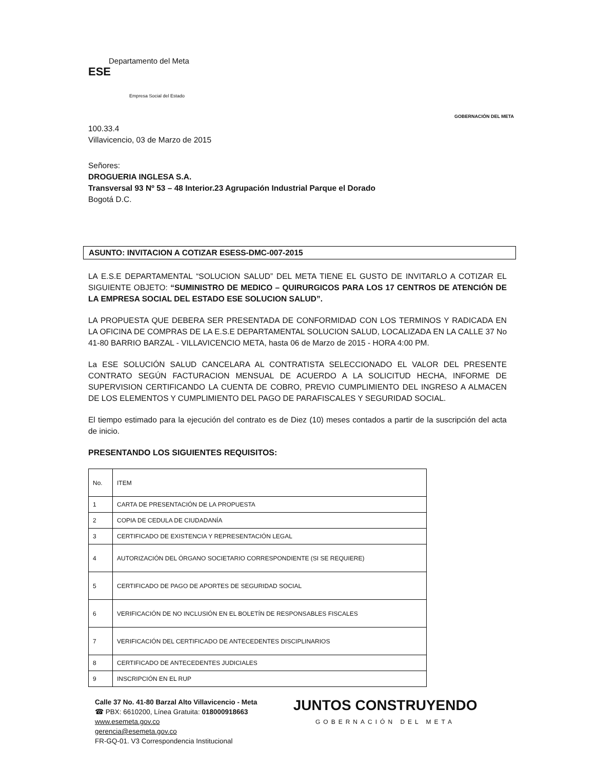Departamento del Meta
ESE
Empresa Social del Estado
GOBERNACIÓN DEL META
100.33.4
Villavicencio, 03 de Marzo de 2015
Señores:
DROGUERIA INGLESA S.A.
Transversal 93 Nº 53 – 48 Interior.23 Agrupación Industrial Parque el Dorado
Bogotá D.C.
ASUNTO: INVITACION A COTIZAR ESESS-DMC-007-2015
LA E.S.E DEPARTAMENTAL “SOLUCION SALUD” DEL META TIENE EL GUSTO DE INVITARLO A COTIZAR EL SIGUIENTE OBJETO: “SUMINISTRO DE MEDICO – QUIRURGICOS PARA LOS 17 CENTROS DE ATENCIÓN DE LA EMPRESA SOCIAL DEL ESTADO ESE SOLUCION SALUD”.
LA PROPUESTA QUE DEBERA SER PRESENTADA DE CONFORMIDAD CON LOS TERMINOS Y RADICADA EN LA OFICINA DE COMPRAS DE LA E.S.E DEPARTAMENTAL SOLUCION SALUD, LOCALIZADA EN LA CALLE 37 No 41-80 BARRIO BARZAL - VILLAVICENCIO META, hasta 06 de Marzo de 2015 - HORA 4:00 PM.
La ESE SOLUCIÓN SALUD CANCELARA AL CONTRATISTA SELECCIONADO EL VALOR DEL PRESENTE CONTRATO SEGÚN FACTURACION MENSUAL DE ACUERDO A LA SOLICITUD HECHA, INFORME DE SUPERVISION CERTIFICANDO LA CUENTA DE COBRO, PREVIO CUMPLIMIENTO DEL INGRESO A ALMACEN DE LOS ELEMENTOS Y CUMPLIMIENTO DEL PAGO DE PARAFISCALES Y SEGURIDAD SOCIAL.
El tiempo estimado para la ejecución del contrato es de Diez (10) meses contados a partir de la suscripción del acta de inicio.
PRESENTANDO LOS SIGUIENTES REQUISITOS:
| No. | ITEM |
| 1 | CARTA DE PRESENTACIÓN DE LA PROPUESTA |
| 2 | COPIA DE CEDULA DE CIUDADANÍA |
| 3 | CERTIFICADO DE EXISTENCIA Y REPRESENTACIÓN LEGAL |
| 4 | AUTORIZACIÓN DEL ÓRGANO SOCIETARIO CORRESPONDIENTE (SI SE REQUIERE) |
| 5 | CERTIFICADO DE PAGO DE APORTES DE SEGURIDAD SOCIAL |
| 6 | VERIFICACIÓN DE NO INCLUSIÓN EN EL BOLETÍN DE RESPONSABLES FISCALES |
| 7 | VERIFICACIÓN DEL CERTIFICADO DE ANTECEDENTES DISCIPLINARIOS |
| 8 | CERTIFICADO DE ANTECEDENTES JUDICIALES |
| 9 | INSCRIPCIÓN EN EL RUP |
Calle 37 No. 41-80 Barzal Alto Villavicencio - Meta
☎ PBX: 6610200, Línea Gratuita: 018000918663
www.esemeta.gov.co
gerencia@esemeta.gov.co
FR-GQ-01. V3 Correspondencia Institucional
JUNTOS CONSTRUYENDO
GOBERNACIÓN DEL META